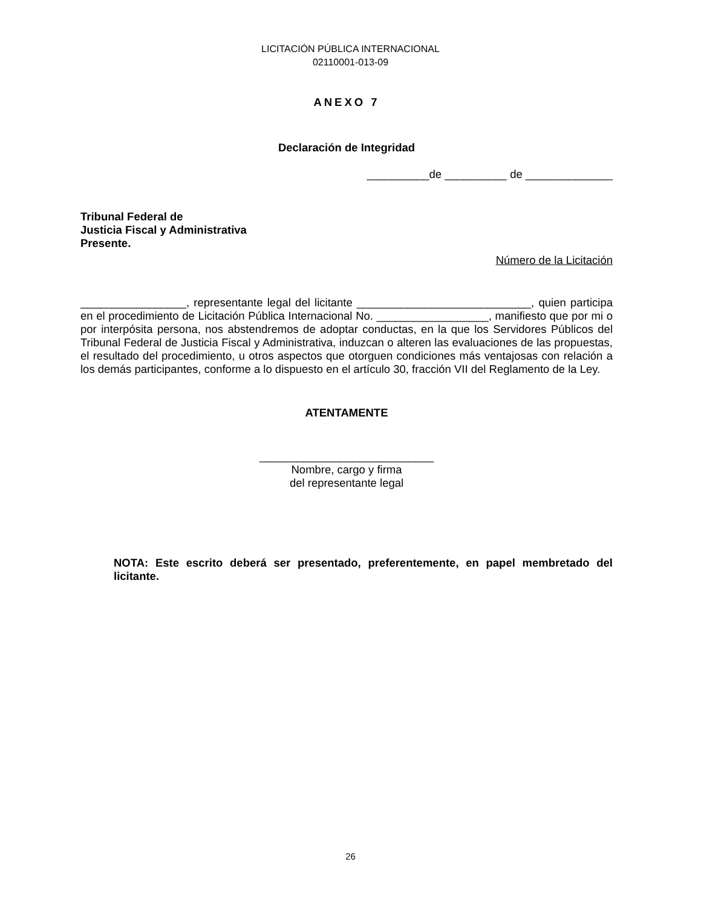LICITACIÓN PÚBLICA INTERNACIONAL
02110001-013-09
ANEXO 7
Declaración de Integridad
__________de __________ de ______________
Tribunal Federal de
Justicia Fiscal y Administrativa
Presente.
Número de la Licitación
_________________, representante legal del licitante ____________________________, quien participa en el procedimiento de Licitación Pública Internacional No. __________________, manifiesto que por mi o por interpósita persona, nos abstendremos de adoptar conductas, en la que los Servidores Públicos del Tribunal Federal de Justicia Fiscal y Administrativa, induzcan o alteren las evaluaciones de las propuestas, el resultado del procedimiento, u otros aspectos que otorguen condiciones más ventajosas con relación a los demás participantes, conforme a lo dispuesto en el artículo 30, fracción VII del Reglamento de la Ley.
ATENTAMENTE
____________________________
Nombre, cargo y firma
del representante legal
NOTA: Este escrito deberá ser presentado, preferentemente, en papel membretado del licitante.
26